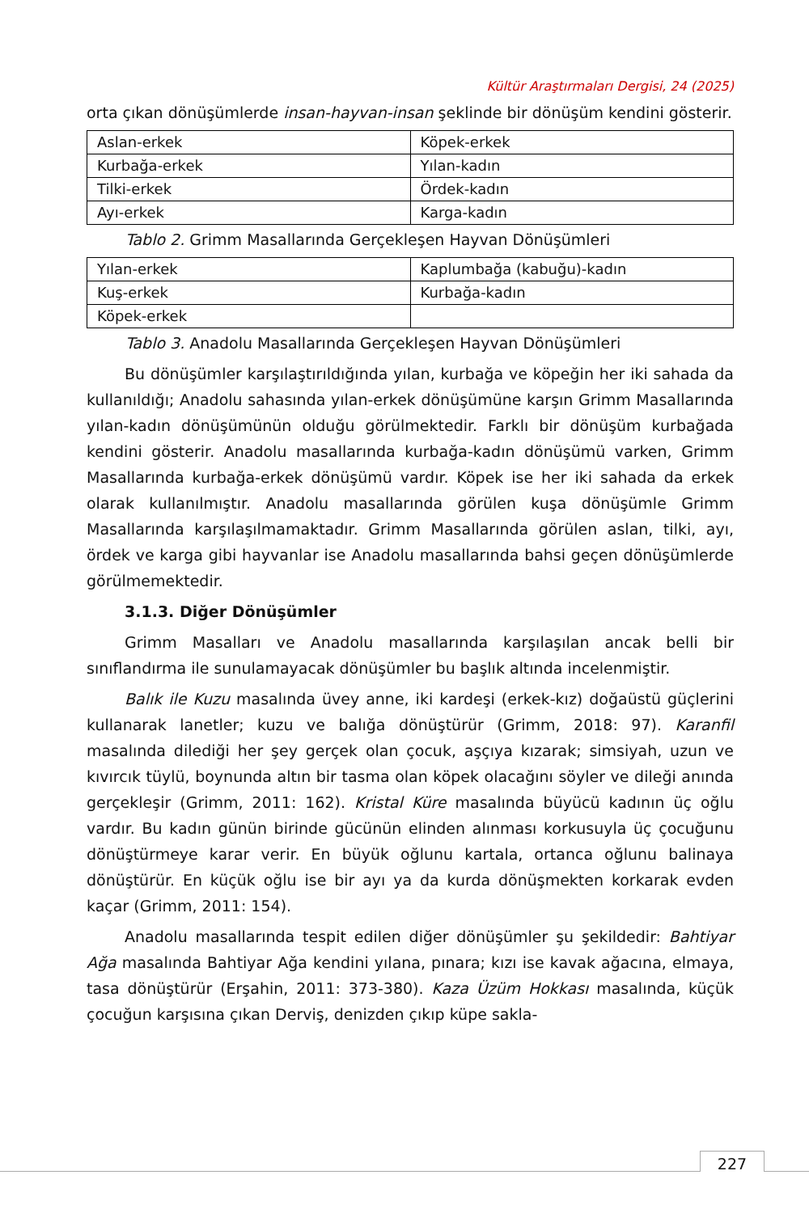Kültür Araştırmaları Dergisi, 24 (2025)
orta çıkan dönüşümlerde insan-hayvan-insan şeklinde bir dönüşüm kendini gösterir.
| Aslan-erkek | Köpek-erkek |
| Kurbağa-erkek | Yılan-kadın |
| Tilki-erkek | Ördek-kadın |
| Ayı-erkek | Karga-kadın |
Tablo 2. Grimm Masallarında Gerçekleşen Hayvan Dönüşümleri
| Yılan-erkek | Kaplumbağa (kabuğu)-kadın |
| Kuş-erkek | Kurbağa-kadın |
| Köpek-erkek | |
Tablo 3. Anadolu Masallarında Gerçekleşen Hayvan Dönüşümleri
Bu dönüşümler karşılaştırıldığında yılan, kurbağa ve köpeğin her iki sahada da kullanıldığı; Anadolu sahasında yılan-erkek dönüşümüne karşın Grimm Masallarında yılan-kadın dönüşümünün olduğu görülmektedir. Farklı bir dönüşüm kurbağada kendini gösterir. Anadolu masallarında kurbağa-kadın dönüşümü varken, Grimm Masallarında kurbağa-erkek dönüşümü vardır. Köpek ise her iki sahada da erkek olarak kullanılmıştır. Anadolu masallarında görülen kuşa dönüşümle Grimm Masallarında karşılaşılmamaktadır. Grimm Masallarında görülen aslan, tilki, ayı, ördek ve karga gibi hayvanlar ise Anadolu masallarında bahsi geçen dönüşümlerde görülmemektedir.
3.1.3. Diğer Dönüşümler
Grimm Masalları ve Anadolu masallarında karşılaşılan ancak belli bir sınıflandırma ile sunulamayacak dönüşümler bu başlık altında incelenmiştir.
Balık ile Kuzu masalında üvey anne, iki kardeşi (erkek-kız) doğaüstü güçlerini kullanarak lanetler; kuzu ve balığa dönüştürür (Grimm, 2018: 97). Karanfil masalında dilediği her şey gerçek olan çocuk, aşçıya kızarak; simsiyah, uzun ve kıvırcık tüylü, boynunda altın bir tasma olan köpek olacağını söyler ve dileği anında gerçekleşir (Grimm, 2011: 162). Kristal Küre masalında büyücü kadının üç oğlu vardır. Bu kadın günün birinde gücünün elinden alınması korkusuyla üç çocuğunu dönüştürmeye karar verir. En büyük oğlunu kartala, ortanca oğlunu balinaya dönüştürür. En küçük oğlu ise bir ayı ya da kurda dönüşmekten korkarak evden kaçar (Grimm, 2011: 154).
Anadolu masallarında tespit edilen diğer dönüşümler şu şekildedir: Bahtiyar Ağa masalında Bahtiyar Ağa kendini yılana, pınara; kızı ise kavak ağacına, elmaya, tasa dönüştürür (Erşahin, 2011: 373-380). Kaza Üzüm Hokkası masalında, küçük çocuğun karşısına çıkan Derviş, denizden çıkıp küpe sakla-
227